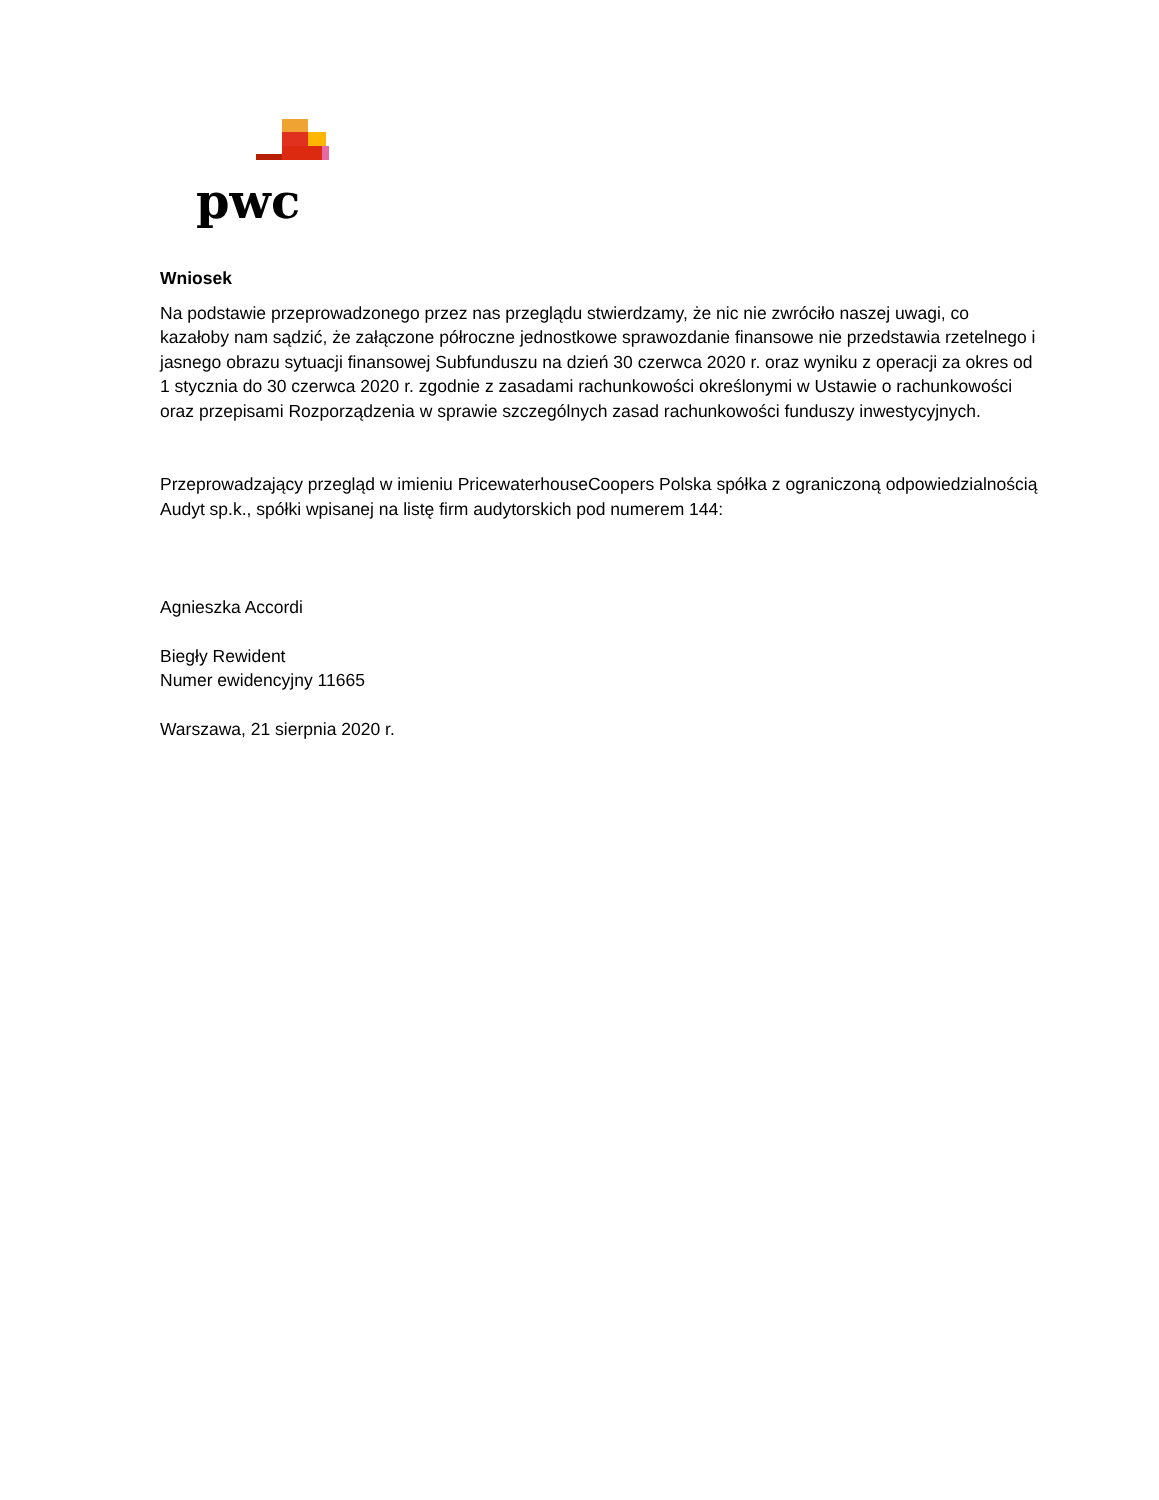pwc
Wniosek
Na podstawie przeprowadzonego przez nas przeglądu stwierdzamy, że nic nie zwróciło naszej uwagi, co kazałoby nam sądzić, że załączone półroczne jednostkowe sprawozdanie finansowe nie przedstawia rzetelnego i jasnego obrazu sytuacji finansowej Subfunduszu na dzień 30 czerwca 2020 r. oraz wyniku z operacji za okres od 1 stycznia do 30 czerwca 2020 r. zgodnie z zasadami rachunkowości określonymi w Ustawie o rachunkowości oraz przepisami Rozporządzenia w sprawie szczególnych zasad rachunkowości funduszy inwestycyjnych.
Przeprowadzający przegląd w imieniu PricewaterhouseCoopers Polska spółka z ograniczoną odpowiedzialnością Audyt sp.k., spółki wpisanej na listę firm audytorskich pod numerem 144:
Agnieszka Accordi
Biegły Rewident
Numer ewidencyjny 11665
Warszawa, 21 sierpnia 2020 r.